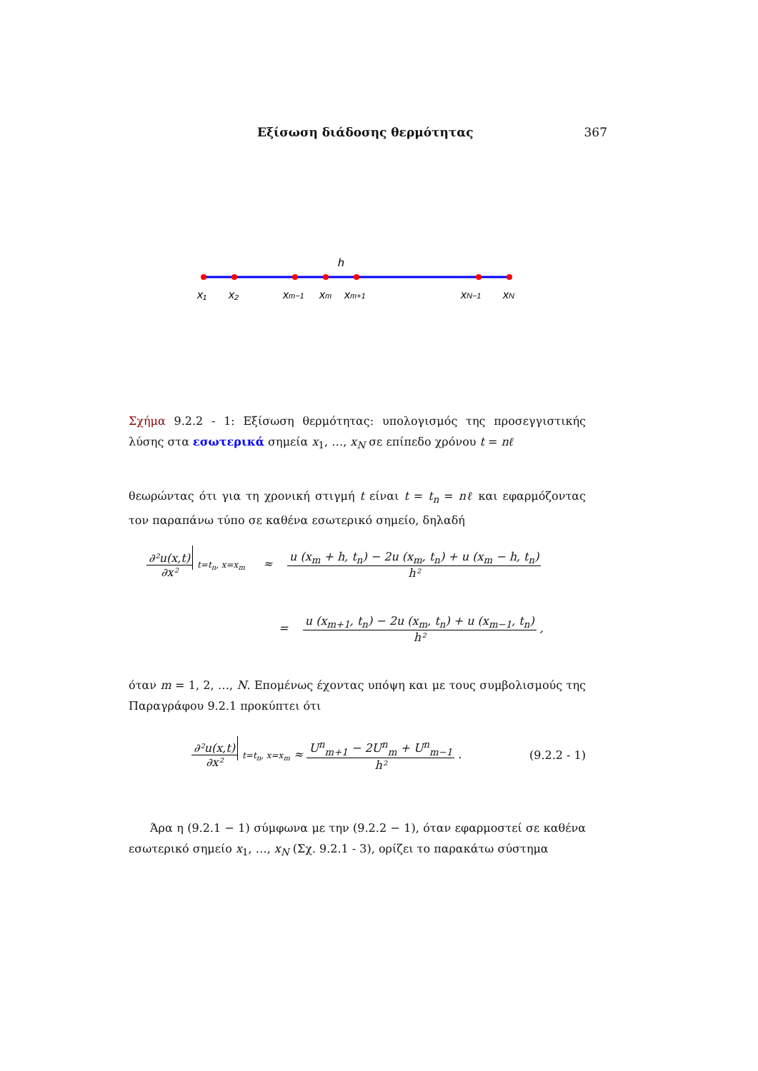Εξίσωση διάδοσης θερμότητας 367
h
x₁
x₂
xm−1
xm
xm+1
xN−1
xN
Σχήμα 9.2.2 - 1: Εξίσωση θερμότητας: υπολογισμός της προσεγγιστικής λύσης στα εσωτερικά σημεία x<sub>1</sub>, …, x<sub>N</sub> σε επίπεδο χρόνου t = nℓ
θεωρώντας ότι για τη χρονική στιγμή t είναι t = t<sub>n</sub> = nℓ και εφαρμόζοντας τον παραπάνω τύπο σε καθένα εσωτερικό σημείο, δηλαδή
∂²u(x,t) ∂x² t=t<sub>n</sub>, x=x<sub>m</sub> ≈ u (x<sub>m</sub> + h, t<sub>n</sub>) − 2u (x<sub>m</sub>, t<sub>n</sub>) + u (x<sub>m</sub> − h, t<sub>n</sub>) h²
= u (x<sub>m+1</sub>, t<sub>n</sub>) − 2u (x<sub>m</sub>, t<sub>n</sub>) + u (x<sub>m−1</sub>, t<sub>n</sub>) h² ,
όταν m = 1, 2, …, N. Επομένως έχοντας υπόψη και με τους συμβολισμούς της Παραγράφου 9.2.1 προκύπτει ότι
∂²u(x,t) ∂x² t=t<sub>n</sub>, x=x<sub>m</sub> ≈ U<sup>n</sup><sub>m+1</sub> − 2U<sup>n</sup><sub>m</sub> + U<sup>n</sup><sub>m−1</sub> h² . (9.2.2 - 1)
Άρα η (9.2.1 − 1) σύμφωνα με την (9.2.2 − 1), όταν εφαρμοστεί σε καθένα εσωτερικό σημείο x<sub>1</sub>, …, x<sub>N</sub> (Σχ. 9.2.1 - 3), ορίζει το παρακάτω σύστημα